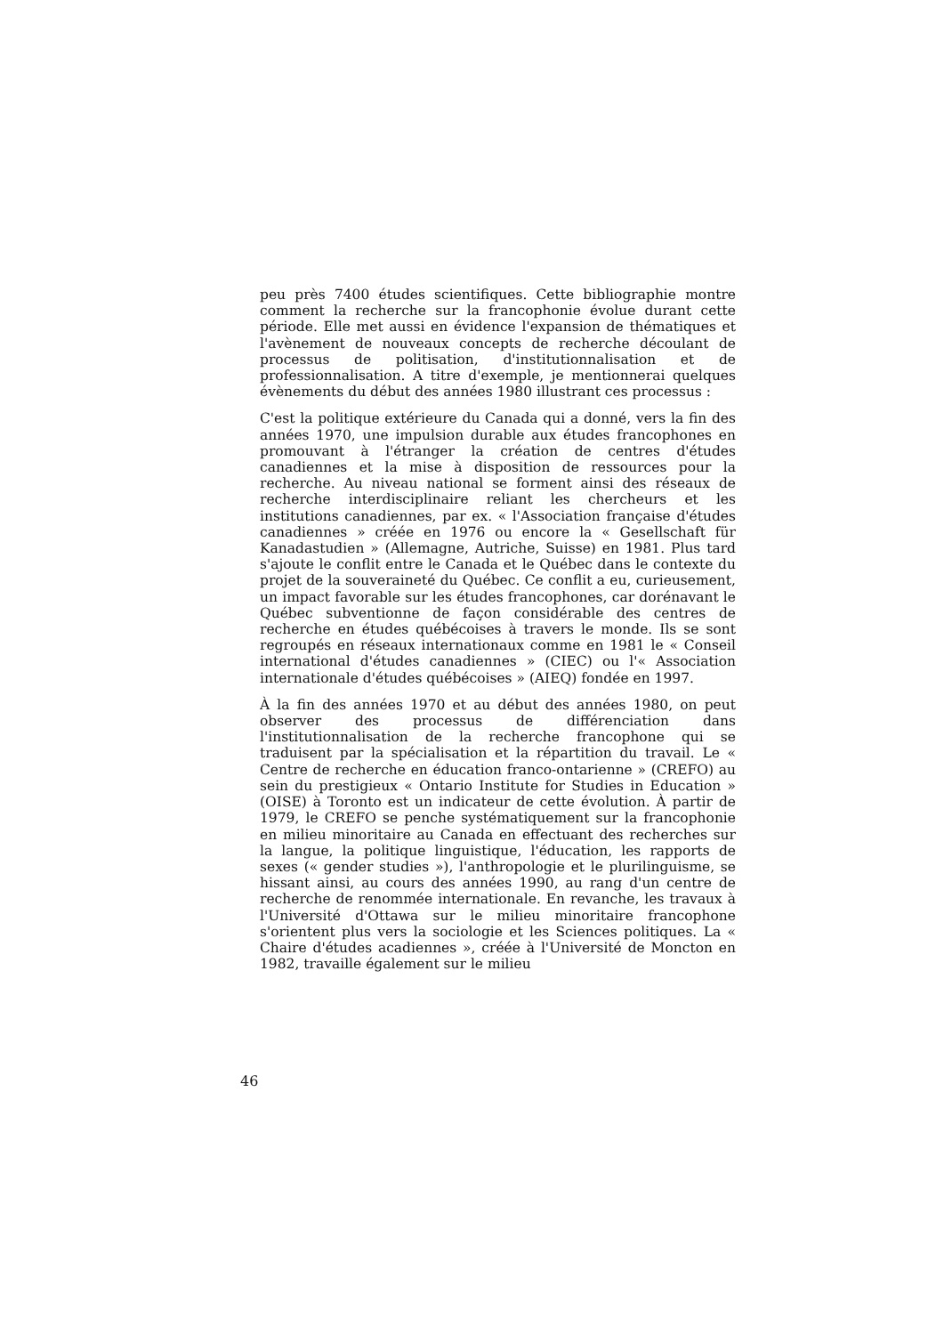peu près 7400 études scientifiques. Cette bibliographie montre comment la recherche sur la francophonie évolue durant cette période. Elle met aussi en évidence l'expansion de thématiques et l'avènement de nouveaux concepts de recherche découlant de processus de politisation, d'institutionnalisation et de professionnalisation. A titre d'exemple, je mentionnerai quelques évènements du début des années 1980 illustrant ces processus :
C'est la politique extérieure du Canada qui a donné, vers la fin des années 1970, une impulsion durable aux études francophones en promouvant à l'étranger la création de centres d'études canadiennes et la mise à disposition de ressources pour la recherche. Au niveau national se forment ainsi des réseaux de recherche interdisciplinaire reliant les chercheurs et les institutions canadiennes, par ex. « l'Association française d'études canadiennes » créée en 1976 ou encore la « Gesellschaft für Kanadastudien » (Allemagne, Autriche, Suisse) en 1981. Plus tard s'ajoute le conflit entre le Canada et le Québec dans le contexte du projet de la souveraineté du Québec. Ce conflit a eu, curieusement, un impact favorable sur les études francophones, car dorénavant le Québec subventionne de façon considérable des centres de recherche en études québécoises à travers le monde. Ils se sont regroupés en réseaux internationaux comme en 1981 le « Conseil international d'études canadiennes » (CIEC) ou l'« Association internationale d'études québécoises » (AIEQ) fondée en 1997.
À la fin des années 1970 et au début des années 1980, on peut observer des processus de différenciation dans l'institutionnalisation de la recherche francophone qui se traduisent par la spécialisation et la répartition du travail. Le « Centre de recherche en éducation franco-ontarienne » (CREFO) au sein du prestigieux « Ontario Institute for Studies in Education » (OISE) à Toronto est un indicateur de cette évolution. À partir de 1979, le CREFO se penche systématiquement sur la francophonie en milieu minoritaire au Canada en effectuant des recherches sur la langue, la politique linguistique, l'éducation, les rapports de sexes (« gender studies »), l'anthropologie et le plurilinguisme, se hissant ainsi, au cours des années 1990, au rang d'un centre de recherche de renommée internationale. En revanche, les travaux à l'Université d'Ottawa sur le milieu minoritaire francophone s'orientent plus vers la sociologie et les Sciences politiques. La « Chaire d'études acadiennes », créée à l'Université de Moncton en 1982, travaille également sur le milieu
46